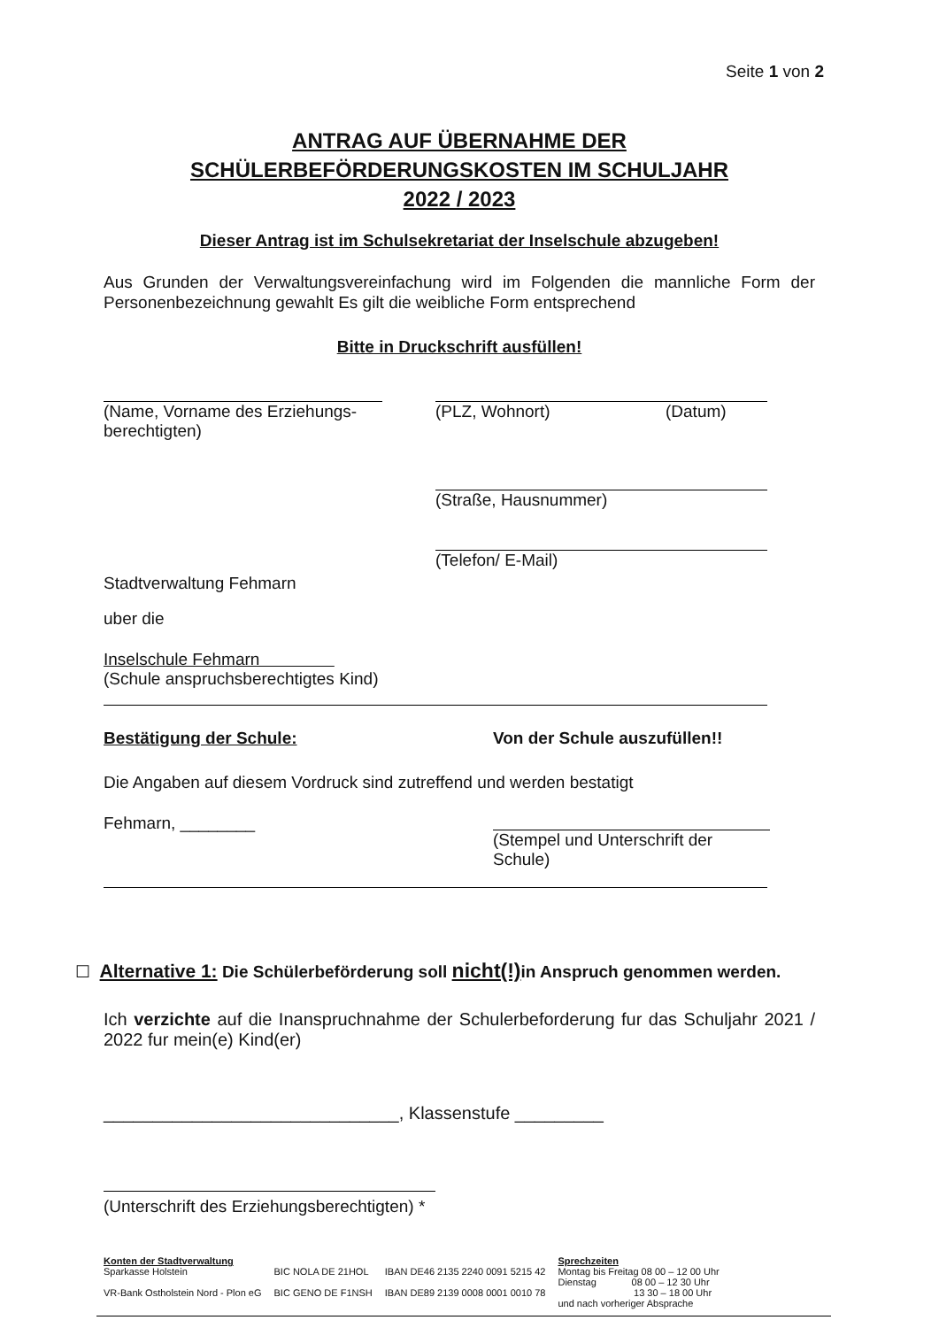Seite 1 von 2
ANTRAG AUF ÜBERNAHME DER
SCHÜLERBEFÖRDERUNGSKOSTEN IM SCHULJAHR
2022 / 2023
Dieser Antrag ist im Schulsekretariat der Inselschule abzugeben!
Aus Grunden der Verwaltungsvereinfachung wird im Folgenden die mannliche Form der Personenbezeichnung gewahlt Es gilt die weibliche Form entsprechend
Bitte in Druckschrift ausfüllen!
(Name, Vorname des Erziehungs-
berechtigten)
(PLZ, Wohnort) (Datum)
(Straße, Hausnummer)
(Telefon/ E-Mail)
Stadtverwaltung Fehmarn
uber die
Inselschule Fehmarn
(Schule anspruchsberechtigtes Kind)
Bestätigung der Schule: Von der Schule auszufüllen!!
Die Angaben auf diesem Vordruck sind zutreffend und werden bestatigt
Fehmarn, ________
(Stempel und Unterschrift der Schule)
☐ Alternative 1: Die Schülerbeförderung soll nicht(!) in Anspruch genommen werden.
Ich verzichte auf die Inanspruchnahme der Schulerbeforderung fur das Schuljahr 2021 / 2022 fur mein(e) Kind(er)
______________________________, Klassenstufe _________
(Unterschrift des Erziehungsberechtigten) *
Konten der Stadtverwaltung
Sparkasse Holstein
VR-Bank Ostholstein Nord - Plon eG
BIC NOLA DE 21HOL
BIC GENO DE F1NSH
IBAN DE46 2135 2240 0091 5215 42
IBAN DE89 2139 0008 0001 0010 78
Sprechzeiten
Montag bis Freitag 08 00 – 12 00 Uhr
Dienstag 08 00 – 12 30 Uhr
13 30 – 18 00 Uhr
und nach vorheriger Absprache